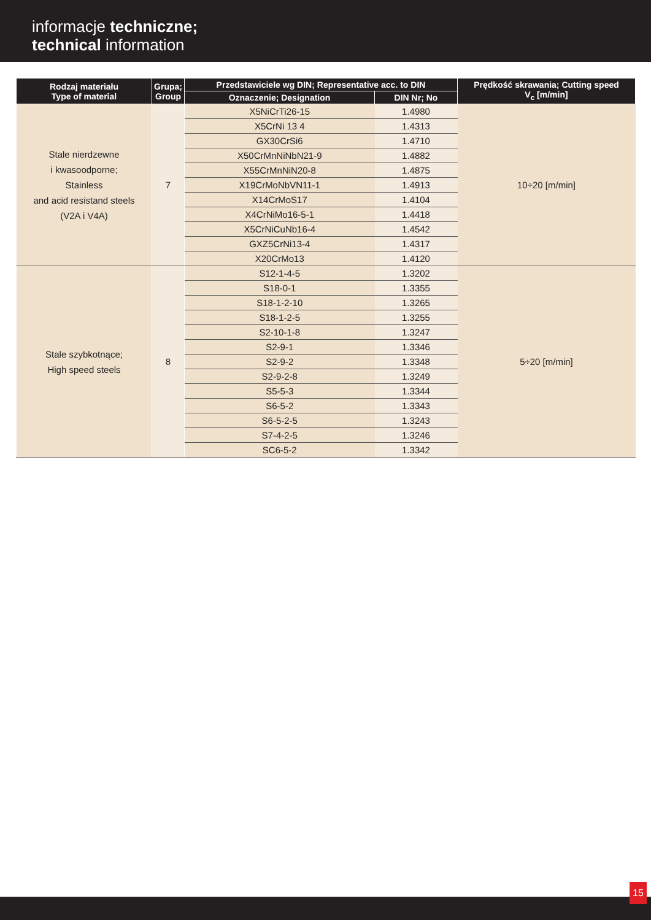informacje techniczne;
technical information
| Rodzaj materiału Type of material | Grupa; Group | Przedstawiciele wg DIN; Representative acc. to DIN | | Prędkość skrawania; Cutting speed V<sub>c</sub> [m/min] |
| --- | --- | --- | --- | --- |
| | | Oznaczenie; Designation | DIN Nr; No | |
| Stale nierdzewne i kwasoodporne; Stainless and acid resistand steels (V2A i V4A) | 7 | X5NiCrTi26-15 | 1.4980 | 10÷20 [m/min] |
| | | X5CrNi 13 4 | 1.4313 | |
| | | GX30CrSi6 | 1.4710 | |
| | | X50CrMnNiNbN21-9 | 1.4882 | |
| | | X55CrMnNiN20-8 | 1.4875 | |
| | | X19CrMoNbVN11-1 | 1.4913 | |
| | | X14CrMoS17 | 1.4104 | |
| | | X4CrNiMo16-5-1 | 1.4418 | |
| | | X5CrNiCuNb16-4 | 1.4542 | |
| | | GXZ5CrNi13-4 | 1.4317 | |
| | | X20CrMo13 | 1.4120 | |
| Stale szybkotnące; High speed steels | 8 | S12-1-4-5 | 1.3202 | 5÷20 [m/min] |
| | | S18-0-1 | 1.3355 | |
| | | S18-1-2-10 | 1.3265 | |
| | | S18-1-2-5 | 1.3255 | |
| | | S2-10-1-8 | 1.3247 | |
| | | S2-9-1 | 1.3346 | |
| | | S2-9-2 | 1.3348 | |
| | | S2-9-2-8 | 1.3249 | |
| | | S5-5-3 | 1.3344 | |
| | | S6-5-2 | 1.3343 | |
| | | S6-5-2-5 | 1.3243 | |
| | | S7-4-2-5 | 1.3246 | |
| | | SC6-5-2 | 1.3342 | |
15